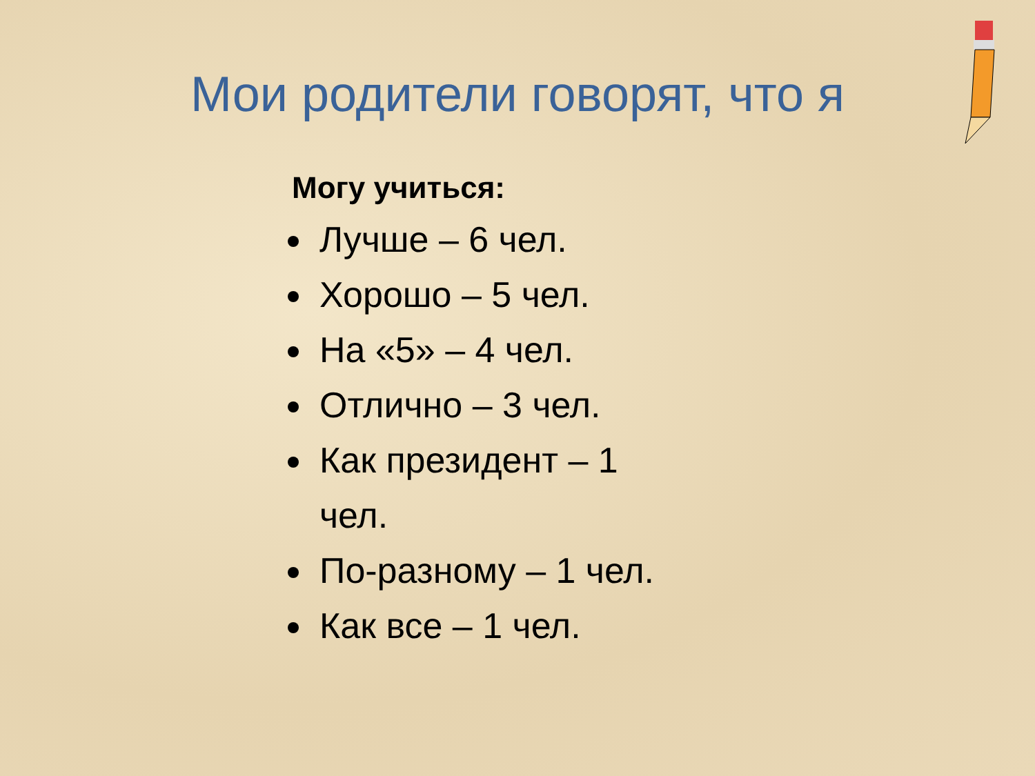Мои родители говорят, что я
Могу учиться:
Лучше – 6 чел.
Хорошо – 5 чел.
На «5» – 4 чел.
Отлично – 3 чел.
Как президент – 1 чел.
По-разному – 1 чел.
Как все – 1 чел.